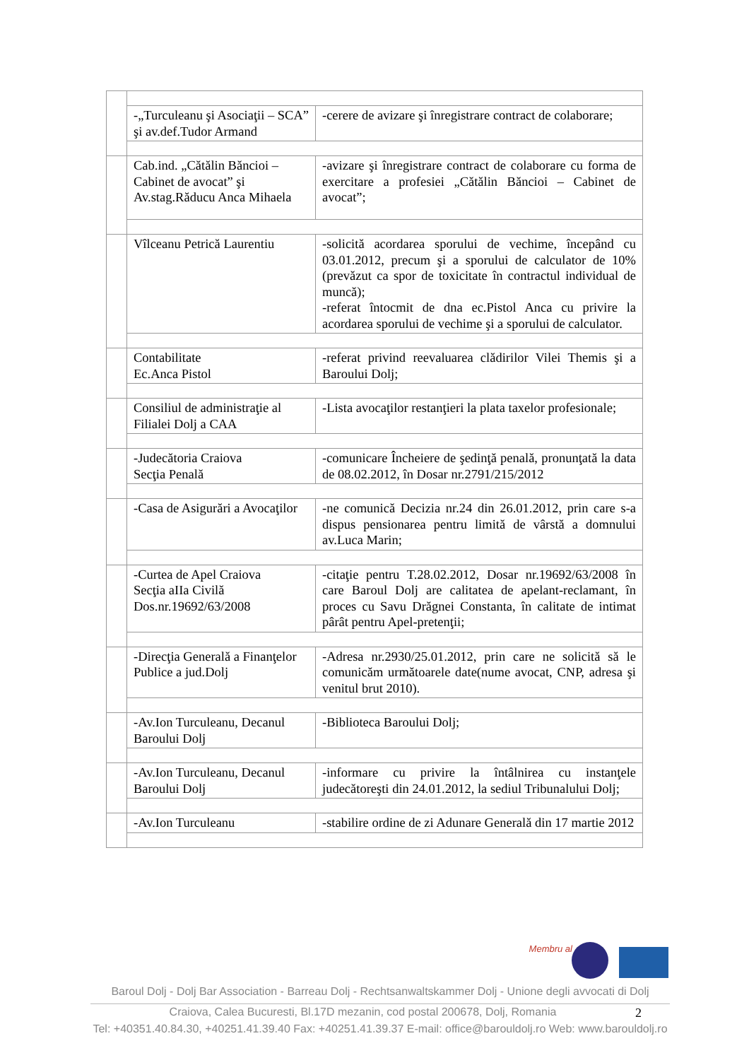| | -„Turculeanu şi Asociaţii – SCA” şi av.def.Tudor Armand | -cerere de avizare şi înregistrare contract de colaborare; |
| | Cab.ind. „Cătălin Băncioi – Cabinet de avocat” şi Av.stag.Răducu Anca Mihaela | -avizare şi înregistrare contract de colaborare cu forma de exercitare a profesiei „Cătălin Băncioi – Cabinet de avocat”; |
| | Vîlceanu Petrică Laurentiu | -solicită acordarea sporului de vechime, începând cu 03.01.2012, precum şi a sporului de calculator de 10% (prevăzut ca spor de toxicitate în contractul individual de muncă); -referat întocmit de dna ec.Pistol Anca cu privire la acordarea sporului de vechime şi a sporului de calculator. |
| | Contabilitate Ec.Anca Pistol | -referat privind reevaluarea clădirilor Vilei Themis şi a Baroului Dolj; |
| | Consiliul de administraţie al Filialei Dolj a CAA | -Lista avocaţilor restanţieri la plata taxelor profesionale; |
| | -Judecătoria Craiova Secţia Penală | -comunicare Încheiere de şedinţă penală, pronunţată la data de 08.02.2012, în Dosar nr.2791/215/2012 |
| | -Casa de Asigurări a Avocaţilor | -ne comunică Decizia nr.24 din 26.01.2012, prin care s-a dispus pensionarea pentru limită de vârstă a domnului av.Luca Marin; |
| | -Curtea de Apel Craiova Secţia aIIa Civilă Dos.nr.19692/63/2008 | -citaţie pentru T.28.02.2012, Dosar nr.19692/63/2008 în care Baroul Dolj are calitatea de apelant-reclamant, în proces cu Savu Drăgnei Constanta, în calitate de intimat pârât pentru Apel-pretenţii; |
| | -Direcţia Generală a Finanţelor Publice a jud.Dolj | -Adresa nr.2930/25.01.2012, prin care ne solicită să le comunicăm următoarele date(nume avocat, CNP, adresa şi venitul brut 2010). |
| | -Av.Ion Turculeanu, Decanul Baroului Dolj | -Biblioteca Baroului Dolj; |
| | -Av.Ion Turculeanu, Decanul Baroului Dolj | -informare cu privire la întâlnirea cu instanţele judecătoreşti din 24.01.2012, la sediul Tribunalului Dolj; |
| | -Av.Ion Turculeanu | -stabilire ordine de zi Adunare Generală din 17 martie 2012 |
Membru al
Baroul Dolj - Dolj Bar Association - Barreau Dolj - Rechtsanwaltskammer Dolj - Unione degli avvocati di Dolj
Craiova, Calea Bucuresti, Bl.17D mezanin, cod postal 200678, Dolj, Romania 2
Tel: +40351.40.84.30, +40251.41.39.40 Fax: +40251.41.39.37 E-mail: office@barouldolj.ro Web: www.barouldolj.ro